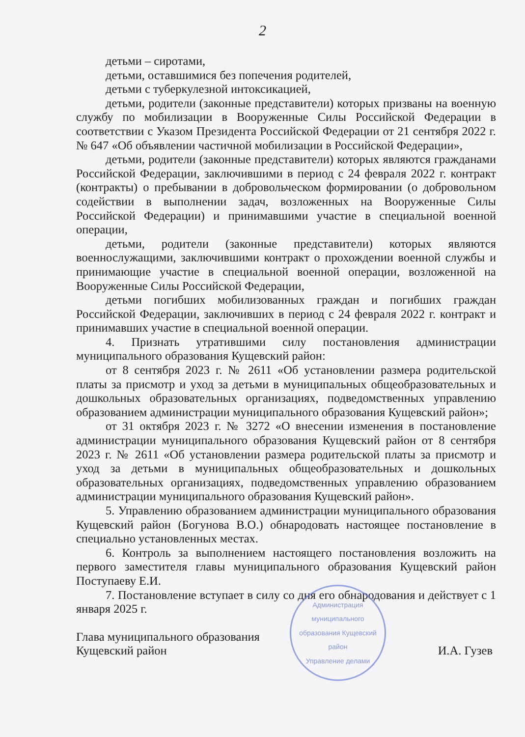2
детьми – сиротами,
детьми, оставшимися без попечения родителей,
детьми с туберкулезной интоксикацией,
детьми, родители (законные представители) которых призваны на военную службу по мобилизации в Вооруженные Силы Российской Федерации в соответствии с Указом Президента Российской Федерации от 21 сентября 2022 г. № 647 «Об объявлении частичной мобилизации в Российской Федерации»,
детьми, родители (законные представители) которых являются гражданами Российской Федерации, заключившими в период с 24 февраля 2022 г. контракт (контракты) о пребывании в добровольческом формировании (о добровольном содействии в выполнении задач, возложенных на Вооруженные Силы Российской Федерации) и принимавшими участие в специальной военной операции,
детьми, родители (законные представители) которых являются военнослужащими, заключившими контракт о прохождении военной службы и принимающие участие в специальной военной операции, возложенной на Вооруженные Силы Российской Федерации,
детьми погибших мобилизованных граждан и погибших граждан Российской Федерации, заключивших в период с 24 февраля 2022 г. контракт и принимавших участие в специальной военной операции.
4. Признать утратившими силу постановления администрации муниципального образования Кущевский район:
от 8 сентября 2023 г. № 2611 «Об установлении размера родительской платы за присмотр и уход за детьми в муниципальных общеобразовательных и дошкольных образовательных организациях, подведомственных управлению образованием администрации муниципального образования Кущевский район»;
от 31 октября 2023 г. № 3272 «О внесении изменения в постановление администрации муниципального образования Кущевский район от 8 сентября 2023 г. № 2611 «Об установлении размера родительской платы за присмотр и уход за детьми в муниципальных общеобразовательных и дошкольных образовательных организациях, подведомственных управлению образованием администрации муниципального образования Кущевский район».
5. Управлению образованием администрации муниципального образования Кущевский район (Богунова В.О.) обнародовать настоящее постановление в специально установленных местах.
6. Контроль за выполнением настоящего постановления возложить на первого заместителя главы муниципального образования Кущевский район Поступаеву Е.И.
7. Постановление вступает в силу со дня его обнародования и действует с 1 января 2025 г.
Глава муниципального образования
Кущевский район
И.А. Гузев
Администрация муниципального образования Кущевский район
Управление делами